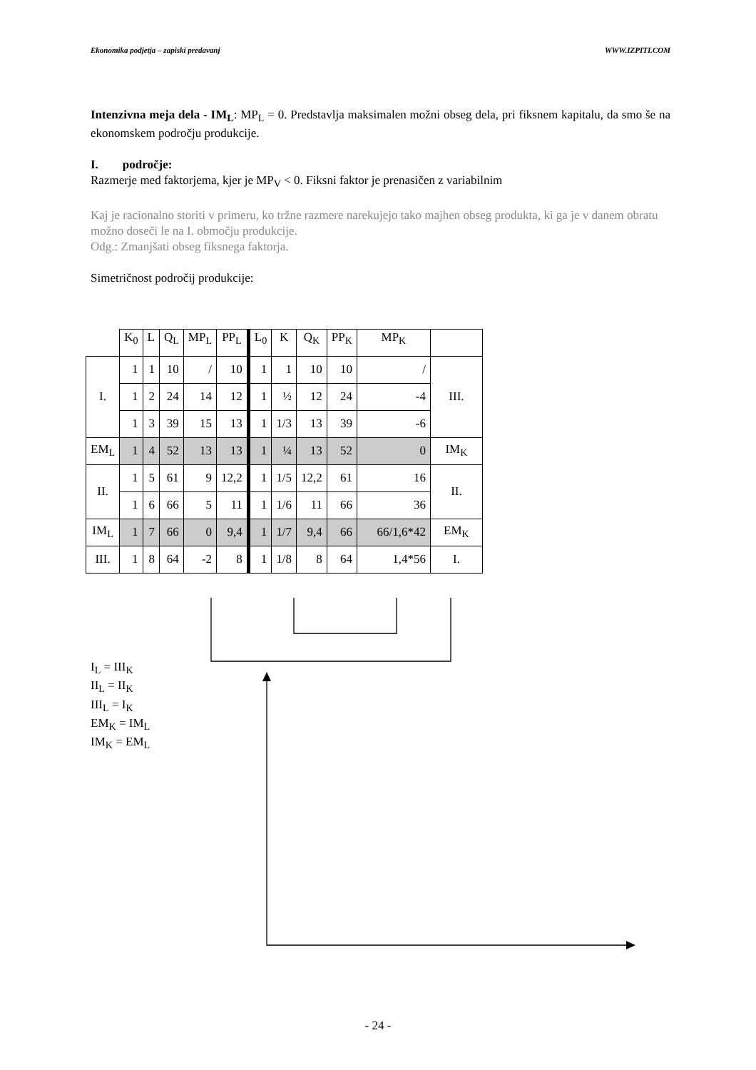Ekonomika podjetja – zapiski predavanj WWW.IZPITI.COM
Intenzivna meja dela - IM<sub>L</sub>: MP<sub>L</sub> = 0. Predstavlja maksimalen možni obseg dela, pri fiksnem kapitalu, da smo še na ekonomskem področju produkcije.
I. področje:
Razmerje med faktorjema, kjer je MP<sub>V</sub> < 0. Fiksni faktor je prenasičen z variabilnim
Kaj je racionalno storiti v primeru, ko tržne razmere narekujejo tako majhen obseg produkta, ki ga je v danem obratu možno doseči le na I. območju produkcije.
Odg.: Zmanjšati obseg fiksnega faktorja.
Simetričnost področij produkcije:
| | K<sub>0</sub> | L | Q<sub>L</sub> | MP<sub>L</sub> | PP<sub>L</sub> | L<sub>0</sub> | K | Q<sub>K</sub> | PP<sub>K</sub> | MP<sub>K</sub> | |
| --- | --- | --- | --- | --- | --- | --- | --- | --- | --- | --- | --- |
| I. | 1 | 1 | 10 | / | 10 | 1 | 1 | 10 | 10 | / | III. |
| | 1 | 2 | 24 | 14 | 12 | 1 | ½ | 12 | 24 | -4 | |
| | 1 | 3 | 39 | 15 | 13 | 1 | 1/3 | 13 | 39 | -6 | |
| EM<sub>L</sub> | 1 | 4 | 52 | 13 | 13 | 1 | ¼ | 13 | 52 | 0 | IM<sub>K</sub> |
| II. | 1 | 5 | 61 | 9 | 12,2 | 1 | 1/5 | 12,2 | 61 | 16 | II. |
| | 1 | 6 | 66 | 5 | 11 | 1 | 1/6 | 11 | 66 | 36 | |
| IM<sub>L</sub> | 1 | 7 | 66 | 0 | 9,4 | 1 | 1/7 | 9,4 | 66 | 66/1,6*42 | EM<sub>K</sub> |
| III. | 1 | 8 | 64 | -2 | 8 | 1 | 1/8 | 8 | 64 | 1,4*56 | I. |
I<sub>L</sub> = III<sub>K</sub>
II<sub>L</sub> = II<sub>K</sub>
III<sub>L</sub> = I<sub>K</sub>
EM<sub>K</sub> = IM<sub>L</sub>
IM<sub>K</sub> = EM<sub>L</sub>
- 24 -